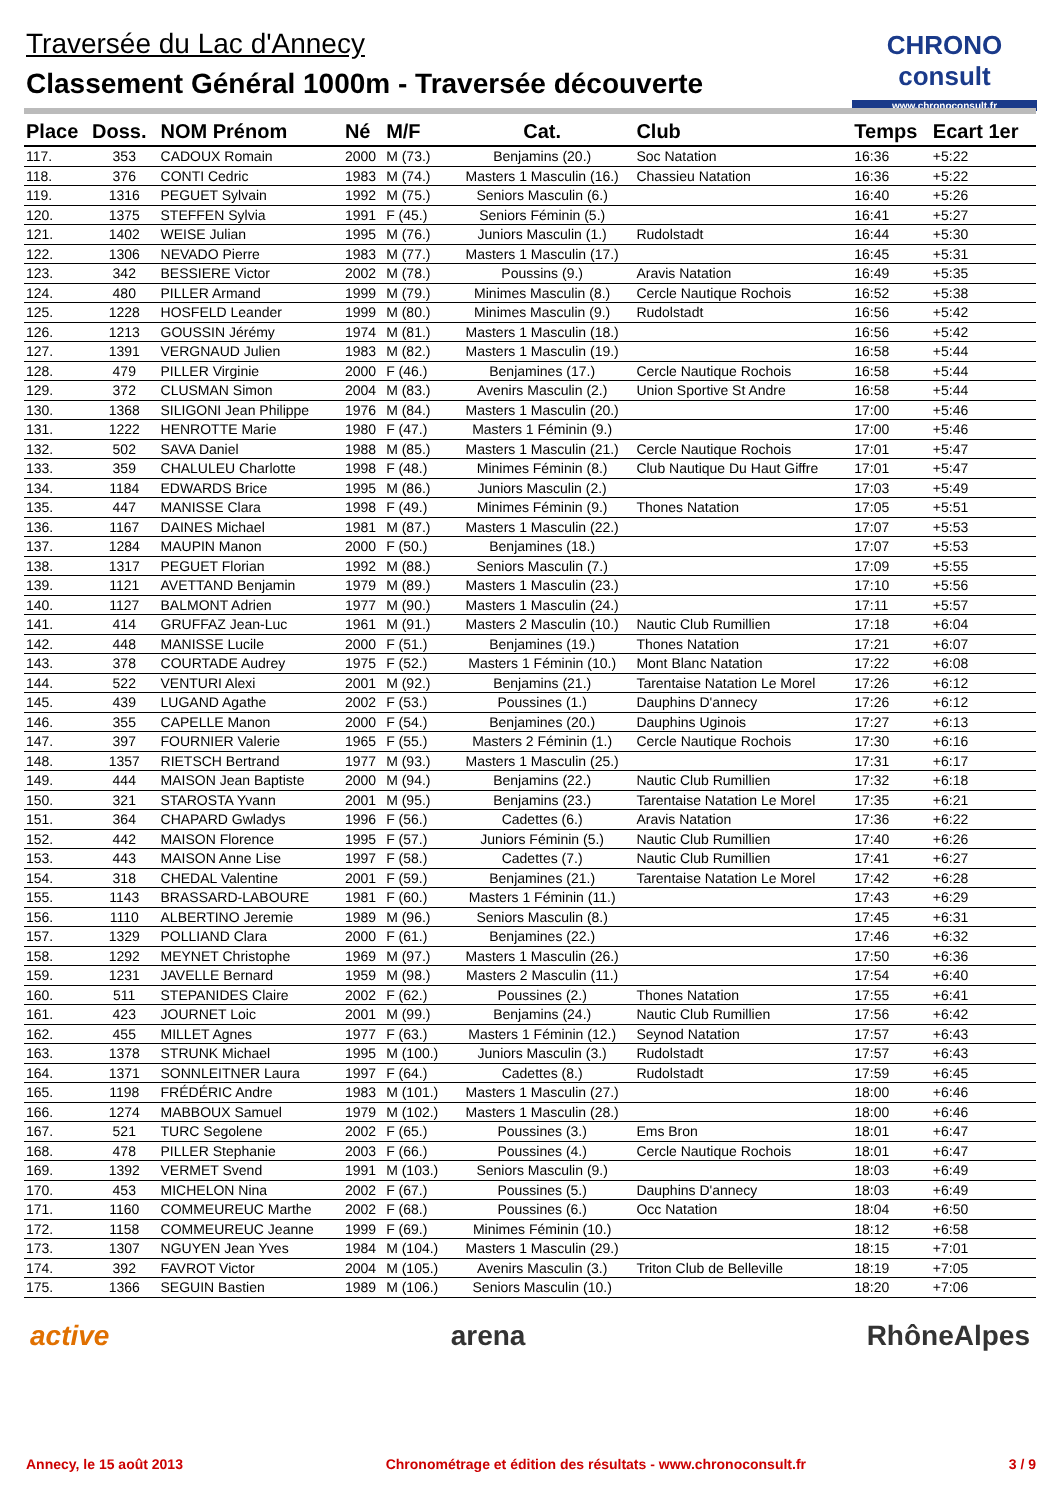Traversée du Lac d'Annecy
Classement Général 1000m - Traversée découverte
CHRONO consult
www.chronoconsult.fr
| Place | Doss. | NOM Prénom | Né | M/F | Cat. | Club | Temps | Ecart 1er |
| --- | --- | --- | --- | --- | --- | --- | --- | --- |
| 117. | 353 | CADOUX Romain | 2000 | M (73.) | Benjamins (20.) | Soc Natation | 16:36 | +5:22 |
| 118. | 376 | CONTI Cedric | 1983 | M (74.) | Masters 1 Masculin (16.) | Chassieu Natation | 16:36 | +5:22 |
| 119. | 1316 | PEGUET Sylvain | 1992 | M (75.) | Seniors Masculin (6.) | | 16:40 | +5:26 |
| 120. | 1375 | STEFFEN Sylvia | 1991 | F (45.) | Seniors Féminin (5.) | | 16:41 | +5:27 |
| 121. | 1402 | WEISE Julian | 1995 | M (76.) | Juniors Masculin (1.) | Rudolstadt | 16:44 | +5:30 |
| 122. | 1306 | NEVADO Pierre | 1983 | M (77.) | Masters 1 Masculin (17.) | | 16:45 | +5:31 |
| 123. | 342 | BESSIERE Victor | 2002 | M (78.) | Poussins (9.) | Aravis Natation | 16:49 | +5:35 |
| 124. | 480 | PILLER Armand | 1999 | M (79.) | Minimes Masculin (8.) | Cercle Nautique Rochois | 16:52 | +5:38 |
| 125. | 1228 | HOSFELD Leander | 1999 | M (80.) | Minimes Masculin (9.) | Rudolstadt | 16:56 | +5:42 |
| 126. | 1213 | GOUSSIN Jérémy | 1974 | M (81.) | Masters 1 Masculin (18.) | | 16:56 | +5:42 |
| 127. | 1391 | VERGNAUD Julien | 1983 | M (82.) | Masters 1 Masculin (19.) | | 16:58 | +5:44 |
| 128. | 479 | PILLER Virginie | 2000 | F (46.) | Benjamines (17.) | Cercle Nautique Rochois | 16:58 | +5:44 |
| 129. | 372 | CLUSMAN Simon | 2004 | M (83.) | Avenirs Masculin (2.) | Union Sportive St Andre | 16:58 | +5:44 |
| 130. | 1368 | SILIGONI Jean Philippe | 1976 | M (84.) | Masters 1 Masculin (20.) | | 17:00 | +5:46 |
| 131. | 1222 | HENROTTE Marie | 1980 | F (47.) | Masters 1 Féminin (9.) | | 17:00 | +5:46 |
| 132. | 502 | SAVA Daniel | 1988 | M (85.) | Masters 1 Masculin (21.) | Cercle Nautique Rochois | 17:01 | +5:47 |
| 133. | 359 | CHALULEU Charlotte | 1998 | F (48.) | Minimes Féminin (8.) | Club Nautique Du Haut Giffre | 17:01 | +5:47 |
| 134. | 1184 | EDWARDS Brice | 1995 | M (86.) | Juniors Masculin (2.) | | 17:03 | +5:49 |
| 135. | 447 | MANISSE Clara | 1998 | F (49.) | Minimes Féminin (9.) | Thones Natation | 17:05 | +5:51 |
| 136. | 1167 | DAINES Michael | 1981 | M (87.) | Masters 1 Masculin (22.) | | 17:07 | +5:53 |
| 137. | 1284 | MAUPIN Manon | 2000 | F (50.) | Benjamines (18.) | | 17:07 | +5:53 |
| 138. | 1317 | PEGUET Florian | 1992 | M (88.) | Seniors Masculin (7.) | | 17:09 | +5:55 |
| 139. | 1121 | AVETTAND Benjamin | 1979 | M (89.) | Masters 1 Masculin (23.) | | 17:10 | +5:56 |
| 140. | 1127 | BALMONT Adrien | 1977 | M (90.) | Masters 1 Masculin (24.) | | 17:11 | +5:57 |
| 141. | 414 | GRUFFAZ Jean-Luc | 1961 | M (91.) | Masters 2 Masculin (10.) | Nautic Club Rumillien | 17:18 | +6:04 |
| 142. | 448 | MANISSE Lucile | 2000 | F (51.) | Benjamines (19.) | Thones Natation | 17:21 | +6:07 |
| 143. | 378 | COURTADE Audrey | 1975 | F (52.) | Masters 1 Féminin (10.) | Mont Blanc Natation | 17:22 | +6:08 |
| 144. | 522 | VENTURI Alexi | 2001 | M (92.) | Benjamins (21.) | Tarentaise Natation Le Morel | 17:26 | +6:12 |
| 145. | 439 | LUGAND Agathe | 2002 | F (53.) | Poussines (1.) | Dauphins D'annecy | 17:26 | +6:12 |
| 146. | 355 | CAPELLE Manon | 2000 | F (54.) | Benjamines (20.) | Dauphins Uginois | 17:27 | +6:13 |
| 147. | 397 | FOURNIER Valerie | 1965 | F (55.) | Masters 2 Féminin (1.) | Cercle Nautique Rochois | 17:30 | +6:16 |
| 148. | 1357 | RIETSCH Bertrand | 1977 | M (93.) | Masters 1 Masculin (25.) | | 17:31 | +6:17 |
| 149. | 444 | MAISON Jean Baptiste | 2000 | M (94.) | Benjamins (22.) | Nautic Club Rumillien | 17:32 | +6:18 |
| 150. | 321 | STAROSTA Yvann | 2001 | M (95.) | Benjamins (23.) | Tarentaise Natation Le Morel | 17:35 | +6:21 |
| 151. | 364 | CHAPARD Gwladys | 1996 | F (56.) | Cadettes (6.) | Aravis Natation | 17:36 | +6:22 |
| 152. | 442 | MAISON Florence | 1995 | F (57.) | Juniors Féminin (5.) | Nautic Club Rumillien | 17:40 | +6:26 |
| 153. | 443 | MAISON Anne Lise | 1997 | F (58.) | Cadettes (7.) | Nautic Club Rumillien | 17:41 | +6:27 |
| 154. | 318 | CHEDAL Valentine | 2001 | F (59.) | Benjamines (21.) | Tarentaise Natation Le Morel | 17:42 | +6:28 |
| 155. | 1143 | BRASSARD-LABOURE | 1981 | F (60.) | Masters 1 Féminin (11.) | | 17:43 | +6:29 |
| 156. | 1110 | ALBERTINO Jeremie | 1989 | M (96.) | Seniors Masculin (8.) | | 17:45 | +6:31 |
| 157. | 1329 | POLLIAND Clara | 2000 | F (61.) | Benjamines (22.) | | 17:46 | +6:32 |
| 158. | 1292 | MEYNET Christophe | 1969 | M (97.) | Masters 1 Masculin (26.) | | 17:50 | +6:36 |
| 159. | 1231 | JAVELLE Bernard | 1959 | M (98.) | Masters 2 Masculin (11.) | | 17:54 | +6:40 |
| 160. | 511 | STEPANIDES Claire | 2002 | F (62.) | Poussines (2.) | Thones Natation | 17:55 | +6:41 |
| 161. | 423 | JOURNET Loic | 2001 | M (99.) | Benjamins (24.) | Nautic Club Rumillien | 17:56 | +6:42 |
| 162. | 455 | MILLET Agnes | 1977 | F (63.) | Masters 1 Féminin (12.) | Seynod Natation | 17:57 | +6:43 |
| 163. | 1378 | STRUNK Michael | 1995 | M (100.) | Juniors Masculin (3.) | Rudolstadt | 17:57 | +6:43 |
| 164. | 1371 | SONNLEITNER Laura | 1997 | F (64.) | Cadettes (8.) | Rudolstadt | 17:59 | +6:45 |
| 165. | 1198 | FRÉDÉRIC Andre | 1983 | M (101.) | Masters 1 Masculin (27.) | | 18:00 | +6:46 |
| 166. | 1274 | MABBOUX Samuel | 1979 | M (102.) | Masters 1 Masculin (28.) | | 18:00 | +6:46 |
| 167. | 521 | TURC Segolene | 2002 | F (65.) | Poussines (3.) | Ems Bron | 18:01 | +6:47 |
| 168. | 478 | PILLER Stephanie | 2003 | F (66.) | Poussines (4.) | Cercle Nautique Rochois | 18:01 | +6:47 |
| 169. | 1392 | VERMET Svend | 1991 | M (103.) | Seniors Masculin (9.) | | 18:03 | +6:49 |
| 170. | 453 | MICHELON Nina | 2002 | F (67.) | Poussines (5.) | Dauphins D'annecy | 18:03 | +6:49 |
| 171. | 1160 | COMMEUREUC Marthe | 2002 | F (68.) | Poussines (6.) | Occ Natation | 18:04 | +6:50 |
| 172. | 1158 | COMMEUREUC Jeanne | 1999 | F (69.) | Minimes Féminin (10.) | | 18:12 | +6:58 |
| 173. | 1307 | NGUYEN Jean Yves | 1984 | M (104.) | Masters 1 Masculin (29.) | | 18:15 | +7:01 |
| 174. | 392 | FAVROT Victor | 2004 | M (105.) | Avenirs Masculin (3.) | Triton Club de Belleville | 18:19 | +7:05 |
| 175. | 1366 | SEGUIN Bastien | 1989 | M (106.) | Seniors Masculin (10.) | | 18:20 | +7:06 |
active arena RhôneAlpes
Annecy, le 15 août 2013 Chronométrage et édition des résultats - www.chronoconsult.fr 3 / 9